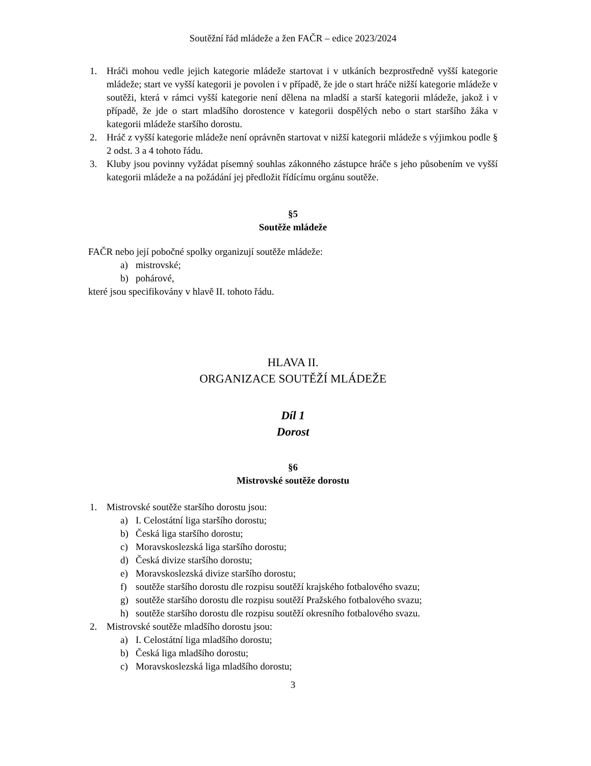Soutěžní řád mládeže a žen FAČR – edice 2023/2024
1. Hráči mohou vedle jejich kategorie mládeže startovat i v utkáních bezprostředně vyšší kategorie mládeže; start ve vyšší kategorii je povolen i v případě, že jde o start hráče nižší kategorie mládeže v soutěži, která v rámci vyšší kategorie není dělena na mladší a starší kategorii mládeže, jakož i v případě, že jde o start mladšího dorostence v kategorii dospělých nebo o start staršího žáka v kategorii mládeže staršího dorostu.
2. Hráč z vyšší kategorie mládeže není oprávněn startovat v nižší kategorii mládeže s výjimkou podle § 2 odst. 3 a 4 tohoto řádu.
3. Kluby jsou povinny vyžádat písemný souhlas zákonného zástupce hráče s jeho působením ve vyšší kategorii mládeže a na požádání jej předložit řídícímu orgánu soutěže.
§5
Soutěže mládeže
FAČR nebo její pobočné spolky organizují soutěže mládeže:
a) mistrovské;
b) pohárové,
které jsou specifikovány v hlavě II. tohoto řádu.
HLAVA II.
ORGANIZACE SOUTĚŽÍ MLÁDEŽE
Díl 1
Dorost
§6
Mistrovské soutěže dorostu
1. Mistrovské soutěže staršího dorostu jsou:
a) I. Celostátní liga staršího dorostu;
b) Česká liga staršího dorostu;
c) Moravskoslezská liga staršího dorostu;
d) Česká divize staršího dorostu;
e) Moravskoslezská divize staršího dorostu;
f) soutěže staršího dorostu dle rozpisu soutěží krajského fotbalového svazu;
g) soutěže staršího dorostu dle rozpisu soutěží Pražského fotbalového svazu;
h) soutěže staršího dorostu dle rozpisu soutěží okresního fotbalového svazu.
2. Mistrovské soutěže mladšího dorostu jsou:
a) I. Celostátní liga mladšího dorostu;
b) Česká liga mladšího dorostu;
c) Moravskoslezská liga mladšího dorostu;
3